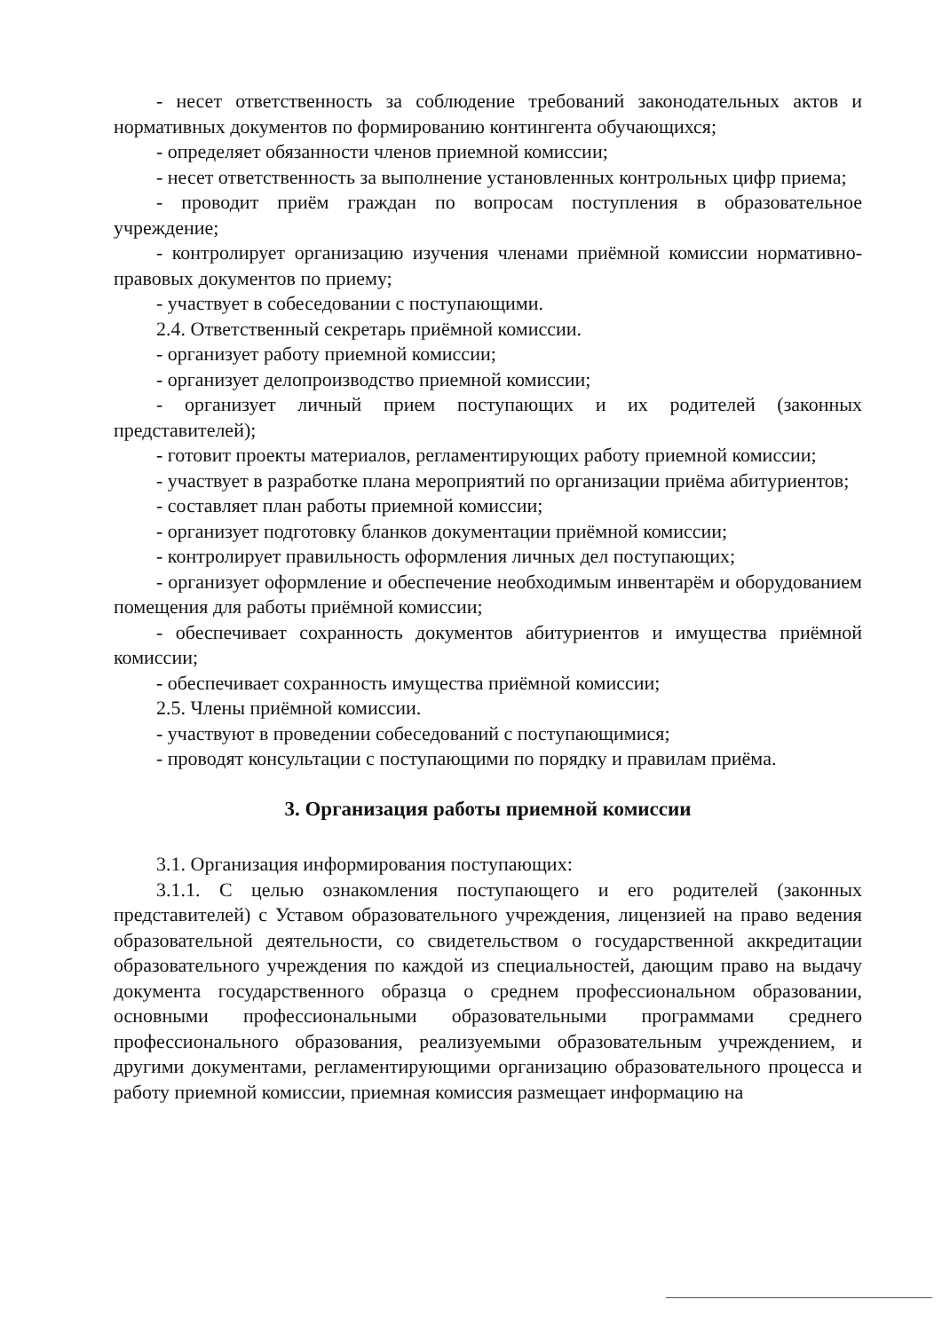- несет ответственность за соблюдение требований законодательных актов и нормативных документов по формированию контингента обучающихся;
- определяет обязанности членов приемной комиссии;
- несет ответственность за выполнение установленных контрольных цифр приема;
- проводит приём граждан по вопросам поступления в образовательное учреждение;
- контролирует организацию изучения членами приёмной комиссии нормативно-правовых документов по приему;
- участвует в собеседовании с поступающими.
2.4. Ответственный секретарь приёмной комиссии.
- организует работу приемной комиссии;
- организует делопроизводство приемной комиссии;
- организует личный прием поступающих и их родителей (законных представителей);
- готовит проекты материалов, регламентирующих работу приемной комиссии;
- участвует в разработке плана мероприятий по организации приёма абитуриентов;
- составляет план работы приемной комиссии;
- организует подготовку бланков документации приёмной комиссии;
- контролирует правильность оформления личных дел поступающих;
- организует оформление и обеспечение необходимым инвентарём и оборудованием помещения для работы приёмной комиссии;
- обеспечивает сохранность документов абитуриентов и имущества приёмной комиссии;
- обеспечивает сохранность имущества приёмной комиссии;
2.5. Члены приёмной комиссии.
- участвуют в проведении собеседований с поступающимися;
- проводят консультации с поступающими по порядку и правилам приёма.
3. Организация работы приемной комиссии
3.1. Организация информирования поступающих:
3.1.1. С целью ознакомления поступающего и его родителей (законных представителей) с Уставом образовательного учреждения, лицензией на право ведения образовательной деятельности, со свидетельством о государственной аккредитации образовательного учреждения по каждой из специальностей, дающим право на выдачу документа государственного образца о среднем профессиональном образовании, основными профессиональными образовательными программами среднего профессионального образования, реализуемыми образовательным учреждением, и другими документами, регламентирующими организацию образовательного процесса и работу приемной комиссии, приемная комиссия размещает информацию на